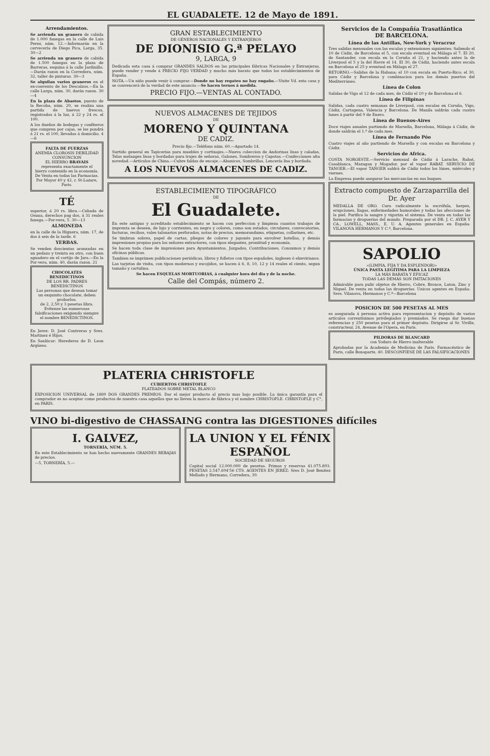EL GUADALETE. 12 de Mayo de 1891.
Arrendamientos.
Se arrienda un granero de cabida de 1.000 fanegas en la calle de Luis Perez, núm. 12.—Informarán en la cervecería de Diego Pica, Larga, 35. 30—2
Se arrienda un granero de cabida de 1.500 fanegas en la plaza de Barreras, esquina á la calle Jardinillo.—Darán razon en la Corredera, núm. 32, taller de pinturas. 30—3
Se alquilan varios graneros en el ex-convento de los Descalzos.—En la calle Larga, núm. 30, darán razon. 30—4
En la plaza de Abastos, puesto de la Recoba, núm. 20, se realiza una partida de huevos frescos, registrados á la luz, á 22 y 24 rs. el 100.
A los dueños de bodegas y confiteros que compren por cajas, se les pondrá á 21 rs. el 100, llevadas á domicilio. 4—8
FALTA DE FUERZAS
ANEMIA CLOROSIS DEBILIDAD CONSUNCION
EL HIERRO BRAVAIS
representa exactamente el hierro contenido en la economía. De Venta en todas las Farmacias. Por Mayor 40 y 42, r. St-Lazare, Paris.
TÉ
superior, á 20 rs. libra.—Cebada de Osuna, derechos pag dos, á 31 reales fanega.—Por-vera, 5. 30—13
ALMONEDA
en la calle de la Higuera, núm. 17, de dos á seis de la tarde. 6
YERBAS.
Se venden doscientas aranzadas en un pedazo y treinta en otro, con buen aguadero en el cortijo de Jara.—En la Por-vera, núm. 40, darán razon. 21
CHOCOLATES BENEDICTINOS
DE LOS RR. PADRES BENEDICTINOS
Las personas que desean tomar un exquisito chocolate, deben probarlos.
de 2, 2,50 y 3 pesetas libra.
Evítense las numerosas falsificaciones exigiendo siempre el nombre BENEDICTINOS.
En Jerez: D. José Contreras y Sres. Martinez é Hijos.
En Sanlúcar: Herederos de D. Leon Argüeso.
GRAN ESTABLECIMIENTO
DE GÉNEROS NACIONALES Y EXTRANJEROS
DE DIONISIO G.ª PELAYO
9, LARGA, 9
Dedicada esta casa á comprar GRANDES SALDOS en las principales fábricas Nacionales y Extranjeras, puede vender y vende á PRECIO FIJO VERDAD y mucho más barato que todos los establecimientos de España.
NOTA.—Un niño puede venir á comprar.—Donde no hay regateo no hay engaño.—Visite Vd. esta casa y se convencerá de la verdad de este anuncio.—Se hacen ternos á medida.
PRECIO FIJO.—VENTAS AL CONTADO.
NUEVOS ALMACENES DE TEJIDOS
DE
MORENO Y QUINTANA
DE CADIZ.
Precio fijo.—Teléfono núm. 60.—Apartado 14.
Surtido general en Tapicerías para muebles y cortinajes.—Nueva coleccion de Andorinas lisas y caladas, Telas melanges lisas y bordadas para trajes de señoras, Galones, Sombreros y Capotas.—Confecciones alta novedad.—Artículos de China.—Cubre faldas de encaje.—Abanicos, Sombrillas, Lencería lisa y bordada.
A LOS NUEVOS ALMACENES DE CADIZ.
ESTABLECIMIENTO TIPOGRÁFICO
DE
El Guadalete.
En este antiguo y acreditado establecimiento se hacen con perfeccion y limpieza cuantos trabajos de imprenta se deseen, de lujo y corrientes, en negro y colores, como son estados, circulares, convocatorias, facturas, recibos, vales talonarios perforados, notas de precios, memorandums, etiquetas, collarines, etc.
Se timbran sobres, papel de cartas, pliegos de colores y japonés para envolver botellas, y demás impresiones propias para los señores extractores, con tipos elegantes, prontitud y economía.
Se hacen toda clase de impresiones para Ayuntamientos, Juzgados, Contribuciones, Consumos y demás oficinas públicas.
Tambien se imprimen publicaciones periódicas, libros y folletos con tipos españoles, ingleses ó elzevirianos.
Las tarjetas de visita, con tipos modernos y escojidos, se hacen á 6, 8, 10, 12 y 14 reales el ciento, segun tamaño y cartulina.
Se hacen ESQUELAS MORTUORIAS, á cualquier hora del dia y de la noche.
Calle del Compás, número 2.
Servicios de la Compañía Trasatlántica
DE BARCELONA.
Línea de las Antillas, New-York y Veracruz
Tres salidas mensuales con las escalas y extensiones siguientes: Saliendo el 10 de Cádiz, de Barcelona el 5, con escala eventual en Málaga el 7. El 20, de Santander, con escala en la Coruña el 21, y haciendo antes la de Liverpool el 5 y la del Havre el 14. El 30, de Cádiz, haciendo antes escala en Barcelona el 25 y eventual en Málaga el 27.
RETORNO.—Salidas de la Habana; el 10 con escala en Puerto-Rico; el 30, para Cádiz y Barcelona y combinacion para los demás puertos del Mediterráneo.
Línea de Colon
Salidas de Vigo el 12 de cada mes, de Cádiz el 10 y de Barcelona el 6.
Línea de Filipinas
Salidas, cada cuatro semanas de Liverpool, con escalas en Coruña, Vigo, Cádiz, Cartagena, Valencia y Barcelona. De Manila saldrán cada cuatro lunes á partir del 9 de Enero.
Línea de Buenos-Aires
Doce viajes anuales partiendo de Marsella, Barcelona, Málaga á Cádiz, de donde saldrán el 1.º de cada mes.
Línea de Fernando Póo
Cuatro viajes al año partiendo de Marsella y con escalas en Barcelona y Cádiz.
Servicios de Africa.
COSTA NOROESTE.—Servicio mensual de Cádiz á Larache, Rabat, Casablanca, Mazagan y Mogador, por el vapor RABAT. SERVICIO DE TANGER.—El vapor TANGER saldrá de Cádiz todos los lúnes, miércoles y viernes.
La Empresa puede asegurar las mercancías en sus buques.
Extracto compuesto de Zarzaparrilla del Dr. Ayer
MEDALLA DE ORO. Cura radicalmente la escrófula, herpes, erupciones, llagas, enfermedades humorales y todas las afecciones de la piel. Purifica la sangre y vigoriza el sistema. De venta en todas las farmacias y droguerías del mundo. Preparada por el DR. J. C. AYER Y CA., LOWELL, MASS., E. U. A. Agentes generales en España: VILANOVA HERMANOS Y C.ª, Barcelona.
SAPOLIO
«(LIMPIA, FIJA Y DA ESPLENDOR)»
ÚNICA PASTA LEGÍTIMA PARA LA LIMPIEZA
LA MÁS BARATA Y EFICAZ
TODAS LAS DEMÁS SON IMITACIONES
Admirable para pulir objetos de Hierro, Cobre, Bronce, Laton, Zinc y Niquel. De venta en todas las droguerías. Unicos agentes en España: Sres. Vilanova, Hermanos y C.ª—Barcelona
POSICION DE 500 PESETAS AL MES
es asegurada á persona activa para representacion y depósito de varios artículos correntísimos privilegiados y premiados. Se ruega dar buenas referencias y 250 pesetas para el primer depósito. Dirigirse al Sr. Viville, constructeur, 24, Avenue de l'Opera, en Paris.
PILDORAS DE BLANCARD
con Yoduro de Hierro inalterable
Aprobadas por la Academia de Medicina de Paris. Farmacéutico de Paris, calle Bonaparte, 40. DESCONFIESE DE LAS FALSIFICACIONES
PLATERIA CHRISTOFLE
CUBIERTOS CHRISTOFLE
PLATEADOS SOBRE METAL BLANCO
EXPOSICION UNIVERSAL de 1889 DOS GRANDES PREMIOS. Dar el mejor producto al precio mas bajo posible. La única garantía para el comprador es no aceptar como productos de nuestra casa aquellos que no lleven la marca de fábrica y el nombre CHRISTOFLE. CHRISTOFLE y C°, en PARIS.
VINO bi-digestivo de CHASSAING contra las DIGESTIONES difíciles
I. GALVEZ,
TORNERÍA, NÚM. 5.
En este Establecimiento se han hecho nuevamente GRANDES REBAJAS de precios.
—5, TORNERÍA, 5.—
LA UNION Y EL FÉNIX ESPAÑOL
SOCIEDAD DE SEGUROS
Capital social 12.000.000 de pesetas. Primas y reservas 41.075.893. PESETAS 2.547.694'56 CTS. AGENTES EN JEREZ: Sres D. José Benitez Mellado y Hermano, Corredera, 39.